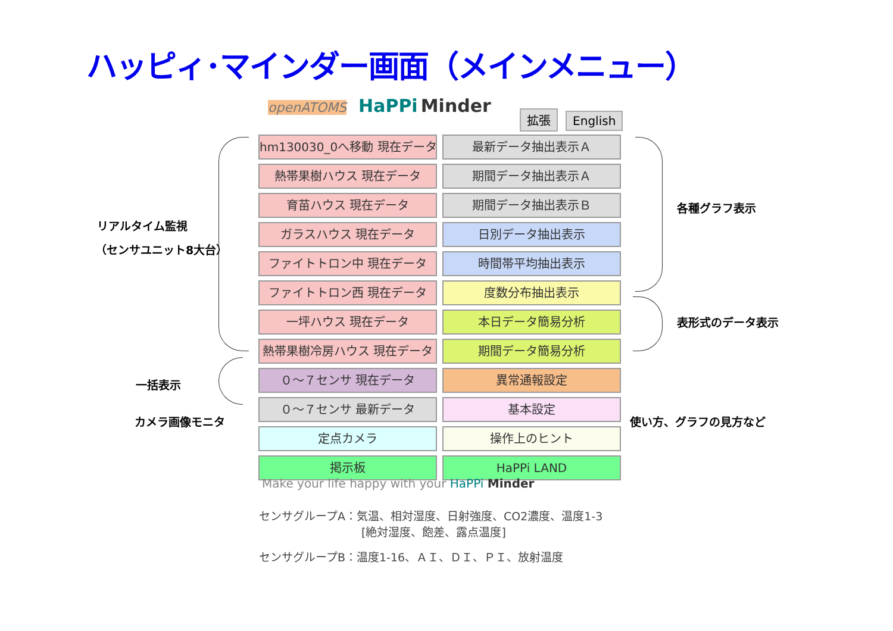ハッピィ･マインダー画面（メインメニュー）
openATOMS HaPPi Minder
拡張 English
リアルタイム監視
（センサユニット8大台）
hm130030_0へ移動 現在データ
最新データ抽出表示Ａ
熱帯果樹ハウス 現在データ
期間データ抽出表示Ａ
育苗ハウス 現在データ
期間データ抽出表示Ｂ
ガラスハウス 現在データ
日別データ抽出表示
ファイトトロン中 現在データ
時間帯平均抽出表示
ファイトトロン西 現在データ
度数分布抽出表示
一坪ハウス 現在データ
本日データ簡易分析
熱帯果樹冷房ハウス 現在データ
期間データ簡易分析
０～７センサ 現在データ
異常通報設定
０～７センサ 最新データ
基本設定
定点カメラ
操作上のヒント
掲示板
HaPPi LAND
各種グラフ表示
表形式のデータ表示
一括表示
カメラ画像モニタ 使い方、グラフの見方など
Make your life happy with your HaPPi Minder
センサグループA：気温、相対湿度、日射強度、CO2濃度、温度1-3
[絶対湿度、飽差、露点温度]
センサグループB：温度1-16、ＡＩ、ＤＩ、ＰＩ、放射温度